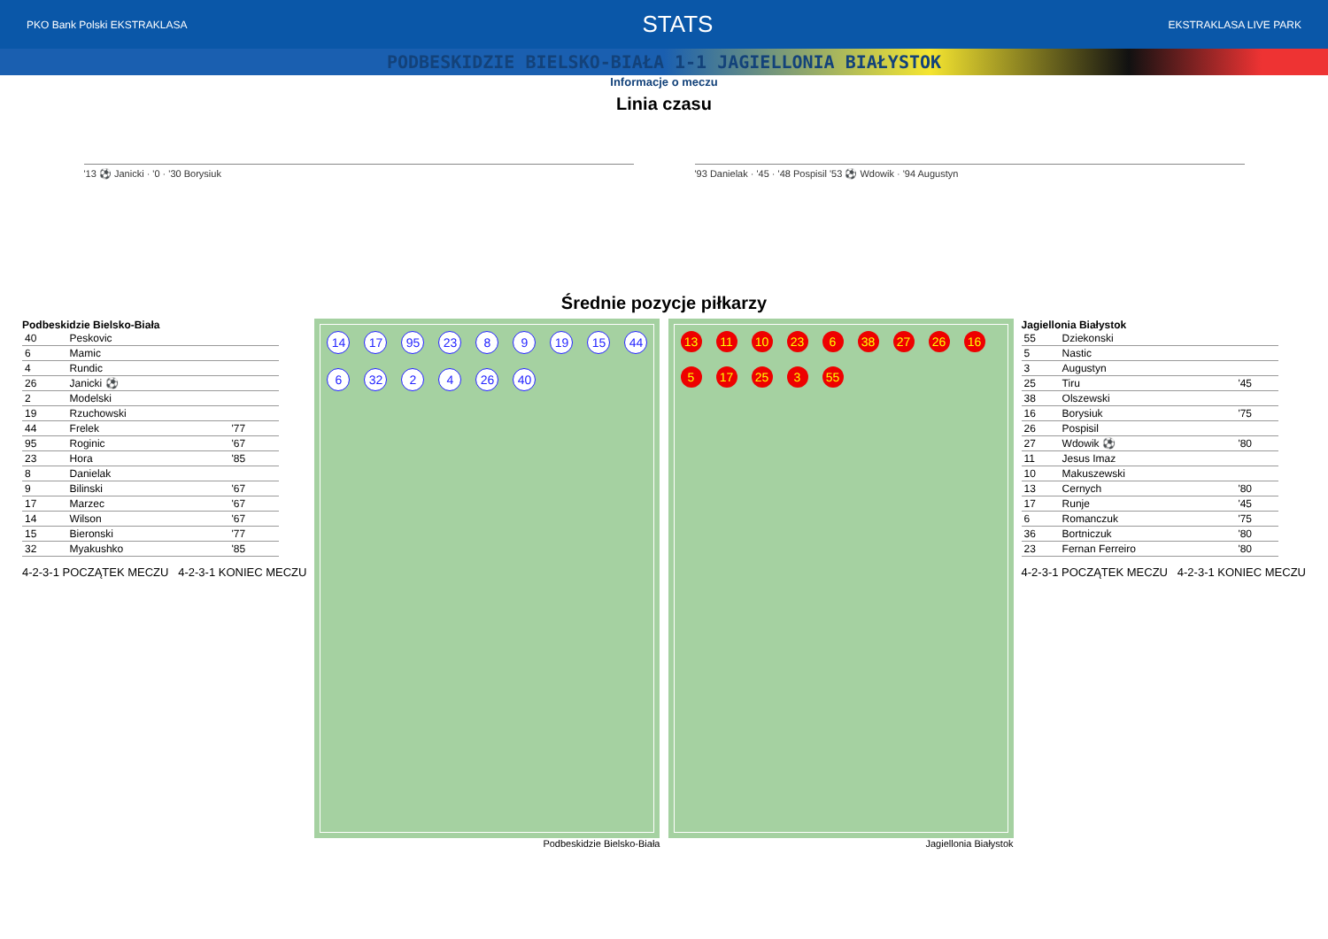PKO Bank Polski EKSTRAKLASA STATS EKSTRAKLASA LIVE PARK
PODBESKIDZIE BIELSKO-BIAŁA 1-1 JAGIELLONIA BIAŁYSTOK
Informacje o meczu
Linia czasu
'13 ⚽ Janicki · '0 · '30 Borysiuk
'93 Danielak · '45 · '48 Pospisil '53 ⚽ Wdowik · '94 Augustyn
Średnie pozycje piłkarzy
Podbeskidzie Bielsko-Biała
| 40 | Peskovic | |
| 6 | Mamic | |
| 4 | Rundic | |
| 26 | Janicki ⚽ | |
| 2 | Modelski | |
| 19 | Rzuchowski | |
| 44 | Frelek | '77 |
| 95 | Roginic | '67 |
| 23 | Hora | '85 |
| 8 | Danielak | |
| 9 | Bilinski | '67 |
| 17 | Marzec | '67 |
| 14 | Wilson | '67 |
| 15 | Bieronski | '77 |
| 32 | Myakushko | '85 |
4-2-3-1 POCZĄTEK MECZU 4-2-3-1 KONIEC MECZU
14 17 95 23 8 9 19 15 44 6 32 2 4 26 40
Podbeskidzie Bielsko-Biała
13 11 10 23 6 38 27 26 16 5 17 25 3 55
Jagiellonia Białystok
Jagiellonia Białystok
| 55 | Dziekonski | |
| 5 | Nastic | |
| 3 | Augustyn | |
| 25 | Tiru | '45 |
| 38 | Olszewski | |
| 16 | Borysiuk | '75 |
| 26 | Pospisil | |
| 27 | Wdowik ⚽ | '80 |
| 11 | Jesus Imaz | |
| 10 | Makuszewski | |
| 13 | Cernych | '80 |
| 17 | Runje | '45 |
| 6 | Romanczuk | '75 |
| 36 | Bortniczuk | '80 |
| 23 | Fernan Ferreiro | '80 |
4-2-3-1 POCZĄTEK MECZU 4-2-3-1 KONIEC MECZU